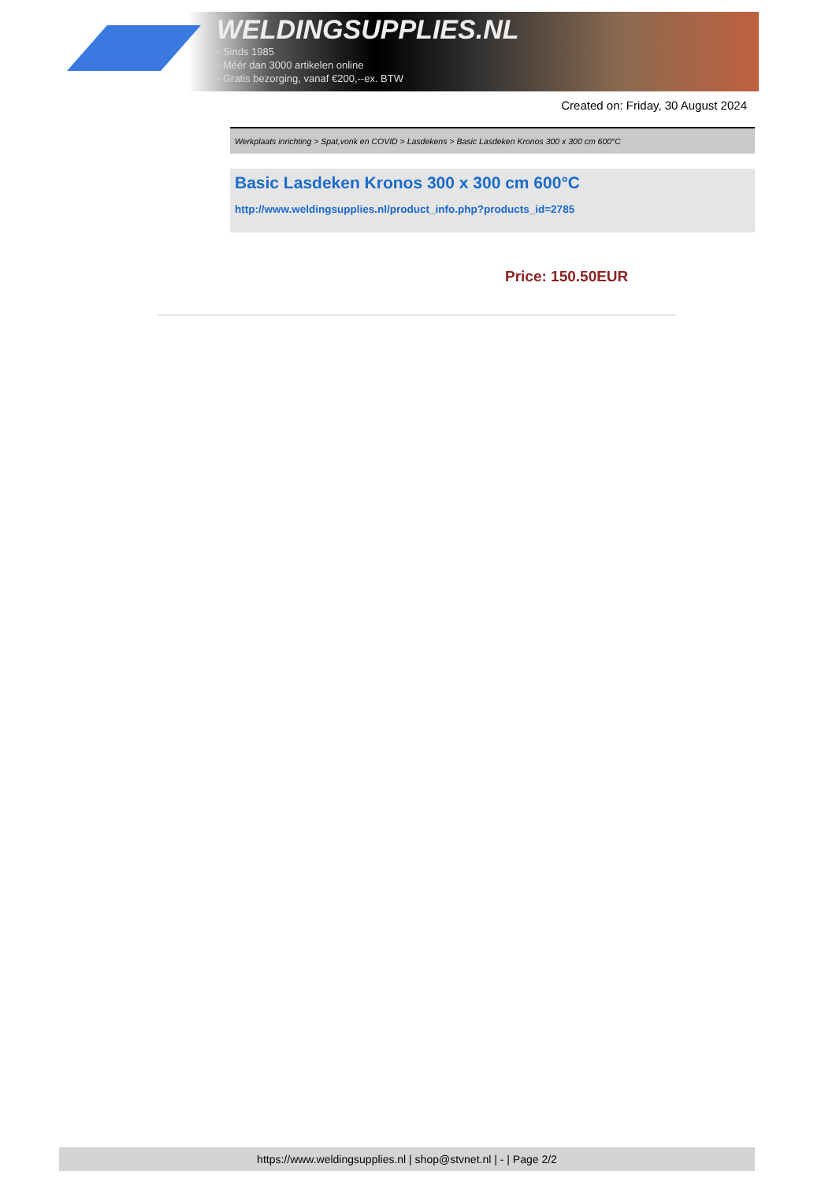WELDINGSUPPLIES.NL
- Sinds 1985
- Méér dan 3000 artikelen online
- Gratis bezorging, vanaf €200,--ex. BTW
Created on: Friday, 30 August 2024
Werkplaats inrichting > Spat,vonk en COVID > Lasdekens > Basic Lasdeken Kronos 300 x 300 cm 600°C
Basic Lasdeken Kronos 300 x 300 cm 600°C
http://www.weldingsupplies.nl/product_info.php?products_id=2785
Price: 150.50EUR
https://www.weldingsupplies.nl | shop@stvnet.nl | - | Page 2/2